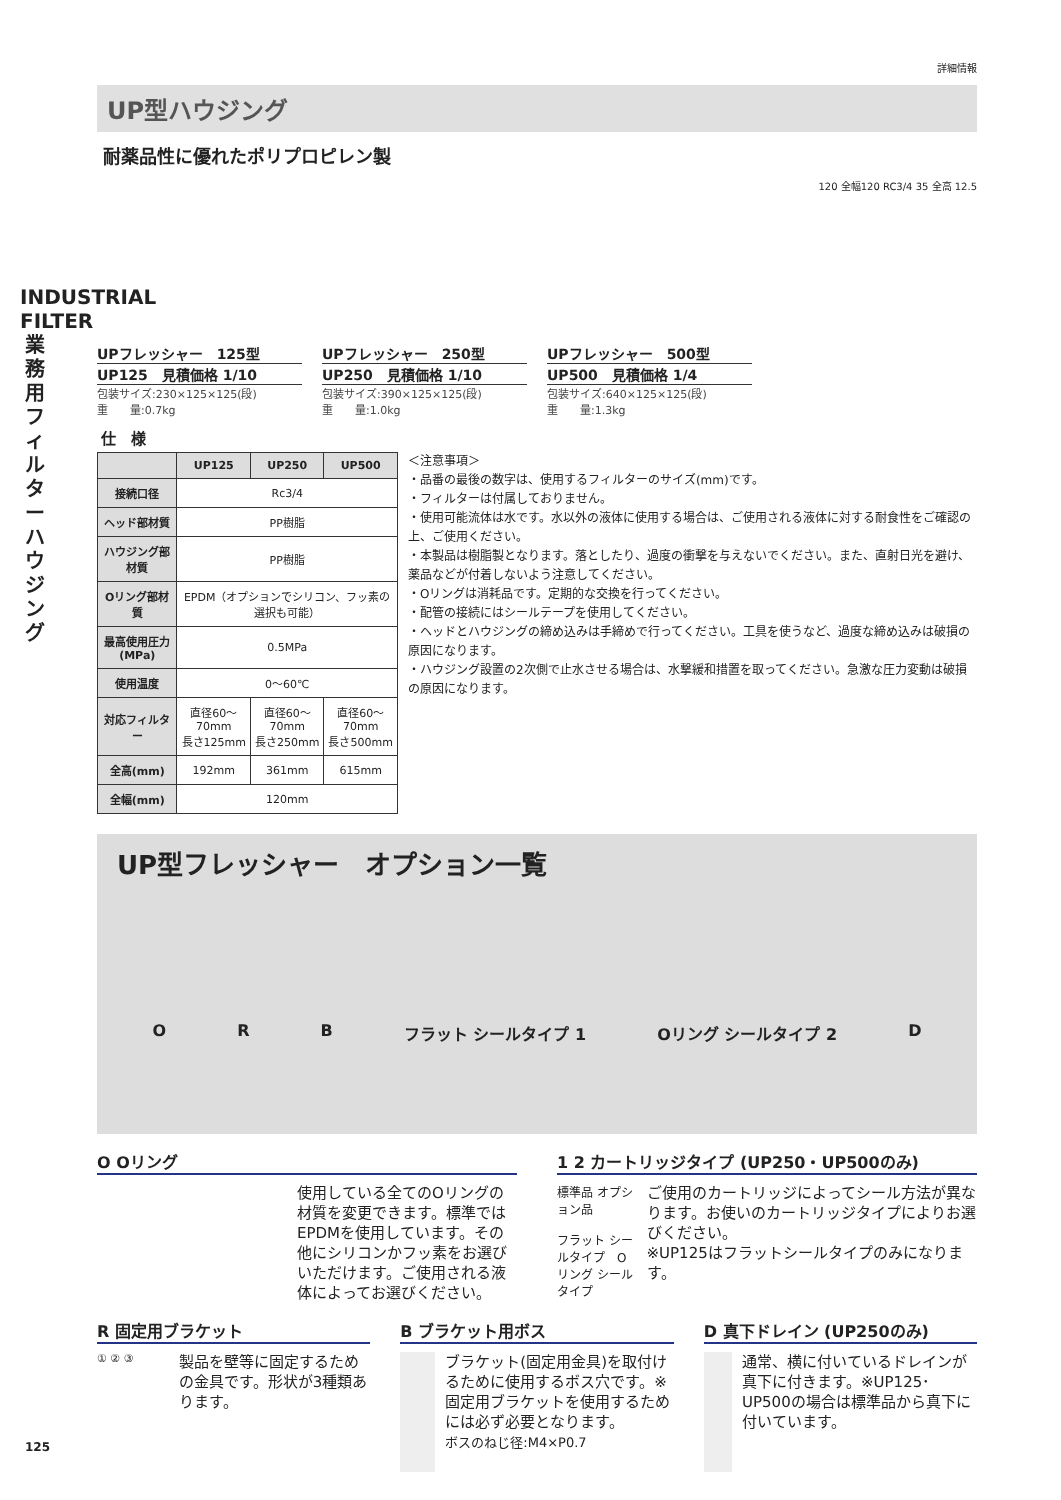INDUSTRIAL FILTER 業務用フィルター ハウジング
詳細情報
UP型ハウジング
耐薬品性に優れたポリプロピレン製
120 全幅120 RC3/4 35 全高 12.5
UPフレッシャー　125型
UP125　見積価格 1/10
包装サイズ:230×125×125(段)
重　　量:0.7kg
UPフレッシャー　250型
UP250　見積価格 1/10
包装サイズ:390×125×125(段)
重　　量:1.0kg
UPフレッシャー　500型
UP500　見積価格 1/4
包装サイズ:640×125×125(段)
重　　量:1.3kg
仕　様
| | UP125 | UP250 | UP500 |
| --- | --- | --- | --- |
| 接続口径 | Rc3/4 | | |
| ヘッド部材質 | PP樹脂 | | |
| ハウジング部材質 | PP樹脂 | | |
| Oリング部材質 | EPDM（オプションでシリコン、フッ素の選択も可能） | | |
| 最高使用圧力(MPa) | 0.5MPa | | |
| 使用温度 | 0～60℃ | | |
| 対応フィルター | 直径60～70mm 長さ125mm | 直径60～70mm 長さ250mm | 直径60～70mm 長さ500mm |
| 全高(mm) | 192mm | 361mm | 615mm |
| 全幅(mm) | 120mm | | |
＜注意事項＞
・品番の最後の数字は、使用するフィルターのサイズ(mm)です。
・フィルターは付属しておりません。
・使用可能流体は水です。水以外の液体に使用する場合は、ご使用される液体に対する耐食性をご確認の上、ご使用ください。
・本製品は樹脂製となります。落としたり、過度の衝撃を与えないでください。また、直射日光を避け、薬品などが付着しないよう注意してください。
・Oリングは消耗品です。定期的な交換を行ってください。
・配管の接続にはシールテープを使用してください。
・ヘッドとハウジングの締め込みは手締めで行ってください。工具を使うなど、過度な締め込みは破損の原因になります。
・ハウジング設置の2次側で止水させる場合は、水撃緩和措置を取ってください。急激な圧力変動は破損の原因になります。
UP型フレッシャー　オプション一覧
O R B フラット シールタイプ 1 Oリング シールタイプ 2 D
O Oリング
使用している全てのOリングの材質を変更できます。標準ではEPDMを使用しています。その他にシリコンかフッ素をお選びいただけます。ご使用される液体によってお選びください。
1 2 カートリッジタイプ (UP250・UP500のみ)
標準品 オプション品
フラット シールタイプ　Oリング シールタイプ
ご使用のカートリッジによってシール方法が異なります。お使いのカートリッジタイプによりお選びください。
※UP125はフラットシールタイプのみになります。
R 固定用ブラケット
① ② ③
製品を壁等に固定するための金具です。形状が3種類あります。
B ブラケット用ボス
ブラケット(固定用金具)を取付けるために使用するボス穴です。※固定用ブラケットを使用するためには必ず必要となります。
ボスのねじ径:M4×P0.7
D 真下ドレイン (UP250のみ)
通常、横に付いているドレインが真下に付きます。※UP125･UP500の場合は標準品から真下に付いています。
125